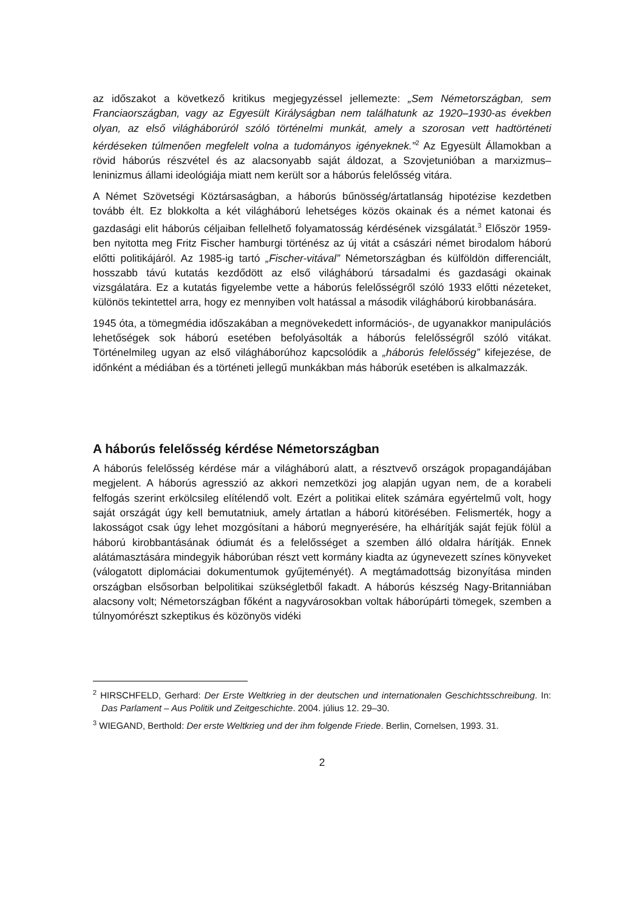az időszakot a következő kritikus megjegyzéssel jellemezte: „Sem Németországban, sem Franciaországban, vagy az Egyesült Királyságban nem találhatunk az 1920–1930-as években olyan, az első világháborúról szóló történelmi munkát, amely a szorosan vett hadtörténeti kérdéseken túlmenően megfelelt volna a tudományos igényeknek.”<sup>2</sup> Az Egyesült Államokban a rövid háborús részvétel és az alacsonyabb saját áldozat, a Szovjetunióban a marxizmus–leninizmus állami ideológiája miatt nem került sor a háborús felelősség vitára.
A Német Szövetségi Köztársaságban, a háborús bűnösség/ártatlanság hipotézise kezdetben tovább élt. Ez blokkolta a két világháború lehetséges közös okainak és a német katonai és gazdasági elit háborús céljaiban fellelhető folyamatosság kérdésének vizsgálatát.<sup>3</sup> Először 1959-ben nyitotta meg Fritz Fischer hamburgi történész az új vitát a császári német birodalom háború előtti politikájáról. Az 1985-ig tartó „Fischer-vitával” Németországban és külföldön differenciált, hosszabb távú kutatás kezdődött az első világháború társadalmi és gazdasági okainak vizsgálatára. Ez a kutatás figyelembe vette a háborús felelősségről szóló 1933 előtti nézeteket, különös tekintettel arra, hogy ez mennyiben volt hatással a második világháború kirobbanására.
1945 óta, a tömegmédia időszakában a megnövekedett információs-, de ugyanakkor manipulációs lehetőségek sok háború esetében befolyásolták a háborús felelősségről szóló vitákat. Történelmileg ugyan az első világháborúhoz kapcsolódik a „háborús felelősség” kifejezése, de időnként a médiában és a történeti jellegű munkákban más háborúk esetében is alkalmazzák.
A háborús felelősség kérdése Németországban
A háborús felelősség kérdése már a világháború alatt, a résztvevő országok propagandájában megjelent. A háborús agresszió az akkori nemzetközi jog alapján ugyan nem, de a korabeli felfogás szerint erkölcsileg elítélendő volt. Ezért a politikai elitek számára egyértelmű volt, hogy saját országát úgy kell bemutatniuk, amely ártatlan a háború kitörésében. Felismerték, hogy a lakosságot csak úgy lehet mozgósítani a háború megnyerésére, ha elhárítják saját fejük fölül a háború kirobbantásának ódiumát és a felelősséget a szemben álló oldalra hárítják. Ennek alátámasztására mindegyik háborúban részt vett kormány kiadta az úgynevezett színes könyveket (válogatott diplomáciai dokumentumok gyűjteményét). A megtámadottság bizonyítása minden országban elsősorban belpolitikai szükségletből fakadt. A háborús készség Nagy-Britanniában alacsony volt; Németországban főként a nagyvárosokban voltak háborúpárti tömegek, szemben a túlnyomórészt szkeptikus és közönyös vidéki
<sup>2</sup> HIRSCHFELD, Gerhard: Der Erste Weltkrieg in der deutschen und internationalen Geschichtsschreibung. In: Das Parlament – Aus Politik und Zeitgeschichte. 2004. július 12. 29–30.
<sup>3</sup> WIEGAND, Berthold: Der erste Weltkrieg und der ihm folgende Friede. Berlin, Cornelsen, 1993. 31.
2